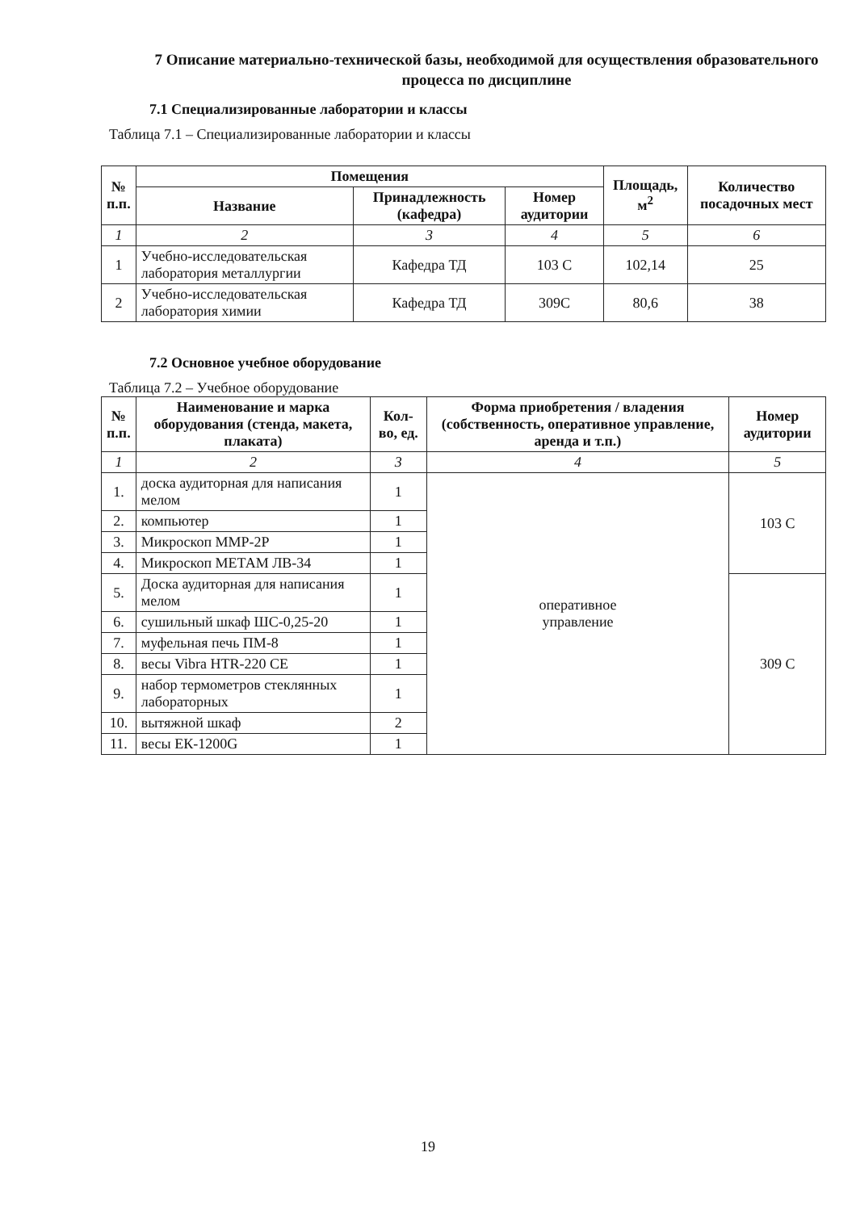7 Описание материально-технической базы, необходимой для осуществления образовательного процесса по дисциплине
7.1 Специализированные лаборатории и классы
Таблица 7.1 – Специализированные лаборатории и классы
| № п.п. | Помещения | | | Площадь, м<sup>2</sup> | Количество посадочных мест |
| --- | --- | --- | --- | --- | --- |
| | Название | Принадлежность (кафедра) | Номер аудитории | | |
| 1 | 2 | 3 | 4 | 5 | 6 |
| 1 | Учебно-исследовательская лаборатория металлургии | Кафедра ТД | 103 С | 102,14 | 25 |
| 2 | Учебно-исследовательская лаборатория химии | Кафедра ТД | 309С | 80,6 | 38 |
7.2 Основное учебное оборудование
Таблица 7.2 – Учебное оборудование
| № п.п. | Наименование и марка оборудования (стенда, макета, плаката) | Кол-во, ед. | Форма приобретения / владения (собственность, оперативное управление, аренда и т.п.) | Номер аудитории |
| --- | --- | --- | --- | --- |
| 1 | 2 | 3 | 4 | 5 |
| 1. | доска аудиторная для написания мелом | 1 | оперативное управление | 103 С |
| 2. | компьютер | 1 | | |
| 3. | Микроскоп ММР-2Р | 1 | | |
| 4. | Микроскоп МЕТАМ ЛВ-34 | 1 | | |
| 5. | Доска аудиторная для написания мелом | 1 | | 309 С |
| 6. | сушильный шкаф ШС-0,25-20 | 1 | | |
| 7. | муфельная печь ПМ-8 | 1 | | |
| 8. | весы Vibra HTR-220 CE | 1 | | |
| 9. | набор термометров стеклянных лабораторных | 1 | | |
| 10. | вытяжной шкаф | 2 | | |
| 11. | весы ЕК-1200G | 1 | | |
19